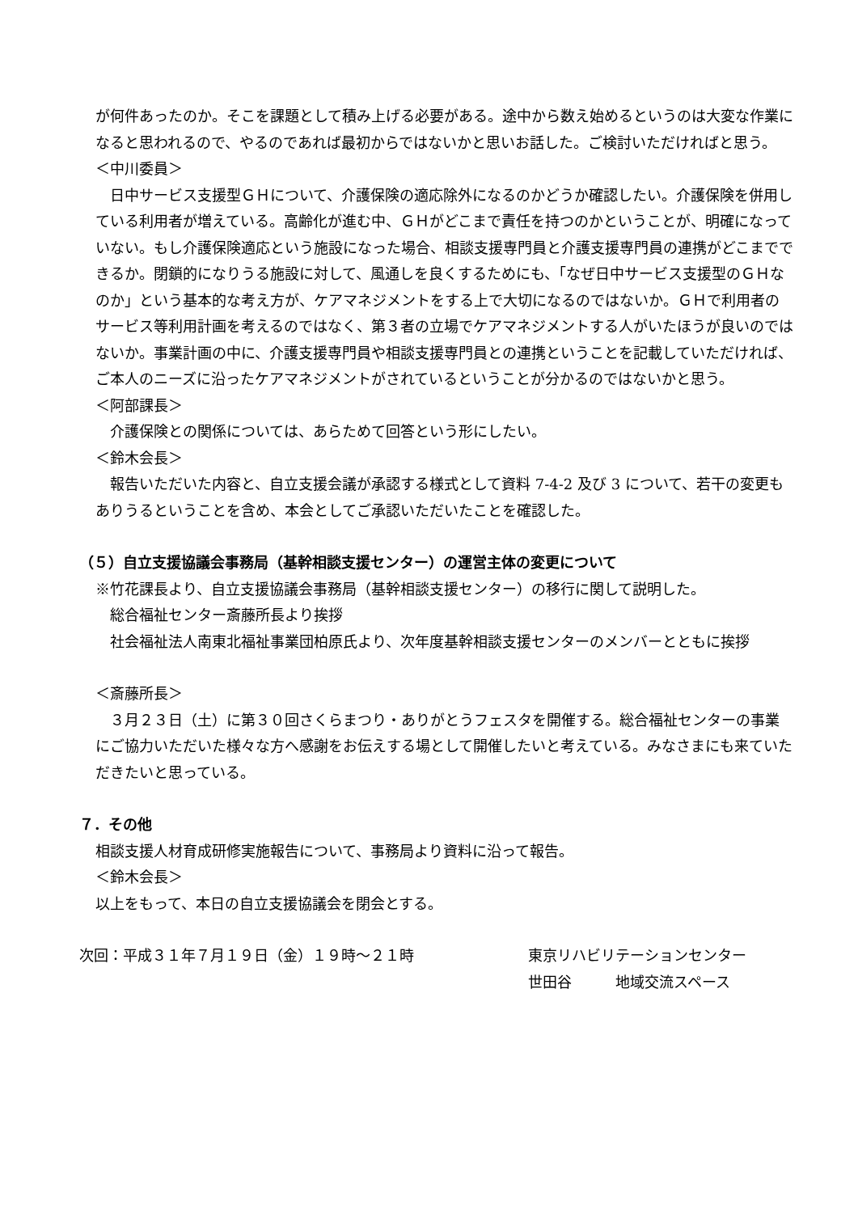が何件あったのか。そこを課題として積み上げる必要がある。途中から数え始めるというのは大変な作業になると思われるので、やるのであれば最初からではないかと思いお話した。ご検討いただければと思う。
＜中川委員＞
日中サービス支援型ＧＨについて、介護保険の適応除外になるのかどうか確認したい。介護保険を併用している利用者が増えている。高齢化が進む中、ＧＨがどこまで責任を持つのかということが、明確になっていない。もし介護保険適応という施設になった場合、相談支援専門員と介護支援専門員の連携がどこまでできるか。閉鎖的になりうる施設に対して、風通しを良くするためにも、「なぜ日中サービス支援型のＧＨなのか」という基本的な考え方が、ケアマネジメントをする上で大切になるのではないか。ＧＨで利用者のサービス等利用計画を考えるのではなく、第３者の立場でケアマネジメントする人がいたほうが良いのではないか。事業計画の中に、介護支援専門員や相談支援専門員との連携ということを記載していただければ、ご本人のニーズに沿ったケアマネジメントがされているということが分かるのではないかと思う。
＜阿部課長＞
介護保険との関係については、あらためて回答という形にしたい。
＜鈴木会長＞
報告いただいた内容と、自立支援会議が承認する様式として資料 7-4-2 及び 3 について、若干の変更もありうるということを含め、本会としてご承認いただいたことを確認した。
（５）自立支援協議会事務局（基幹相談支援センター）の運営主体の変更について
※竹花課長より、自立支援協議会事務局（基幹相談支援センター）の移行に関して説明した。
総合福祉センター斎藤所長より挨拶
社会福祉法人南東北福祉事業団柏原氏より、次年度基幹相談支援センターのメンバーとともに挨拶
＜斎藤所長＞
３月２３日（土）に第３０回さくらまつり・ありがとうフェスタを開催する。総合福祉センターの事業にご協力いただいた様々な方へ感謝をお伝えする場として開催したいと考えている。みなさまにも来ていただきたいと思っている。
７．その他
相談支援人材育成研修実施報告について、事務局より資料に沿って報告。
＜鈴木会長＞
以上をもって、本日の自立支援協議会を閉会とする。
次回：平成３１年７月１９日（金）１９時～２１時 東京リハビリテーションセンター
世田谷　　　地域交流スペース